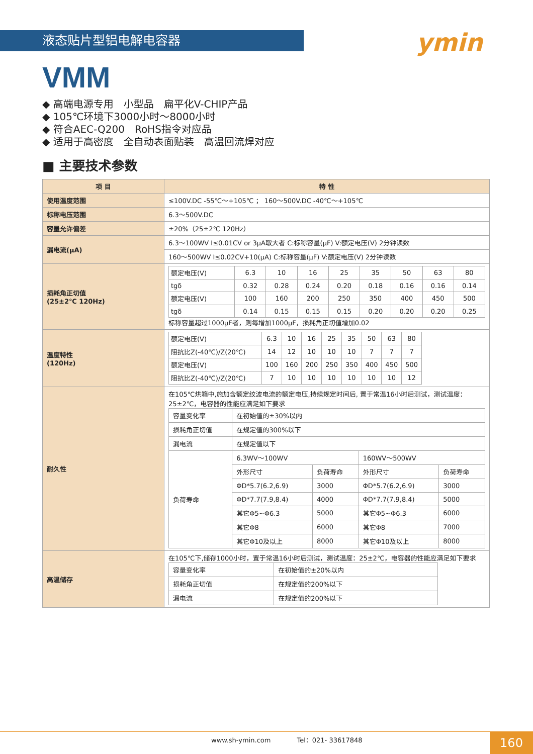液态贴片型铝电解电容器 ymin
VMM
◆ 高端电源专用　小型品　扁平化V-CHIP产品
◆ 105℃环境下3000小时～8000小时
◆ 符合AEC-Q200　RoHS指令对应品
◆ 适用于高密度　全自动表面贴装　高温回流焊对应
■ 主要技术参数
| 项 目 | 特 性 |
| --- | --- |
| 使用温度范围 | ≤100V.DC -55℃～+105℃ ； 160～500V.DC -40℃～+105℃ |
| 标称电压范围 | 6.3～500V.DC |
| 容量允许偏差 | ±20%（25±2℃ 120Hz） |
| 漏电流(μA) | 6.3～100WV I≤0.01CV or 3μA取大者 C:标称容量(μF) V:额定电压(V) 2分钟读数 |
| | 160～500WV I≤0.02CV+10(μA) C:标称容量(μF) V:额定电压(V) 2分钟读数 |
| 损耗角正切值 (25±2℃ 120Hz) | / 额定电压(V) / 6.3 / 10 / 16 / 25 / 35 / 50 / 63 / 80 / / tgδ / 0.32 / 0.28 / 0.24 / 0.20 / 0.18 / 0.16 / 0.16 / 0.14 / / 额定电压(V) / 100 / 160 / 200 / 250 / 350 / 400 / 450 / 500 / / tgδ / 0.14 / 0.15 / 0.15 / 0.15 / 0.20 / 0.20 / 0.20 / 0.25 / 标称容量超过1000μF者，则每增加1000μF，损耗角正切值增加0.02 |
| 温度特性 (120Hz) | / 额定电压(V) / 6.3 / 10 / 16 / 25 / 35 / 50 / 63 / 80 / / 阻抗比Z(-40℃)/Z(20℃) / 14 / 12 / 10 / 10 / 10 / 7 / 7 / 7 / / 额定电压(V) / 100 / 160 / 200 / 250 / 350 / 400 / 450 / 500 / / 阻抗比Z(-40℃)/Z(20℃) / 7 / 10 / 10 / 10 / 10 / 10 / 10 / 12 / |
| 耐久性 | 在105℃烘箱中,施加含额定纹波电流的额定电压,持续规定时间后, 置于常温16小时后测试，测试温度：25±2℃，电容器的性能应满足如下要求 / 容量变化率 / 在初始值的±30%以内 / / / / / 损耗角正切值 / 在规定值的300%以下 / / / / / 漏电流 / 在规定值以下 / / / / / 负荷寿命 / 6.3WV～100WV / / 160WV～500WV / / / / 外形尺寸 / 负荷寿命 / 外形尺寸 / 负荷寿命 / / / ΦD*5.7(6.2,6.9) / 3000 / ΦD*5.7(6.2,6.9) / 3000 / / / ΦD*7.7(7.9,8.4) / 4000 / ΦD*7.7(7.9,8.4) / 5000 / / / 其它Φ5~Φ6.3 / 5000 / 其它Φ5~Φ6.3 / 6000 / / / 其它Φ8 / 6000 / 其它Φ8 / 7000 / / / 其它Φ10及以上 / 8000 / 其它Φ10及以上 / 8000 / |
| 高温储存 | 在105℃下,储存1000小时，置于常温16小时后测试，测试温度：25±2℃，电容器的性能应满足如下要求 / 容量变化率 / 在初始值的±20%以内 / / 损耗角正切值 / 在规定值的200%以下 / / 漏电流 / 在规定值的200%以下 / |
www.sh-ymin.com　　　　Tel：021- 33617848
160